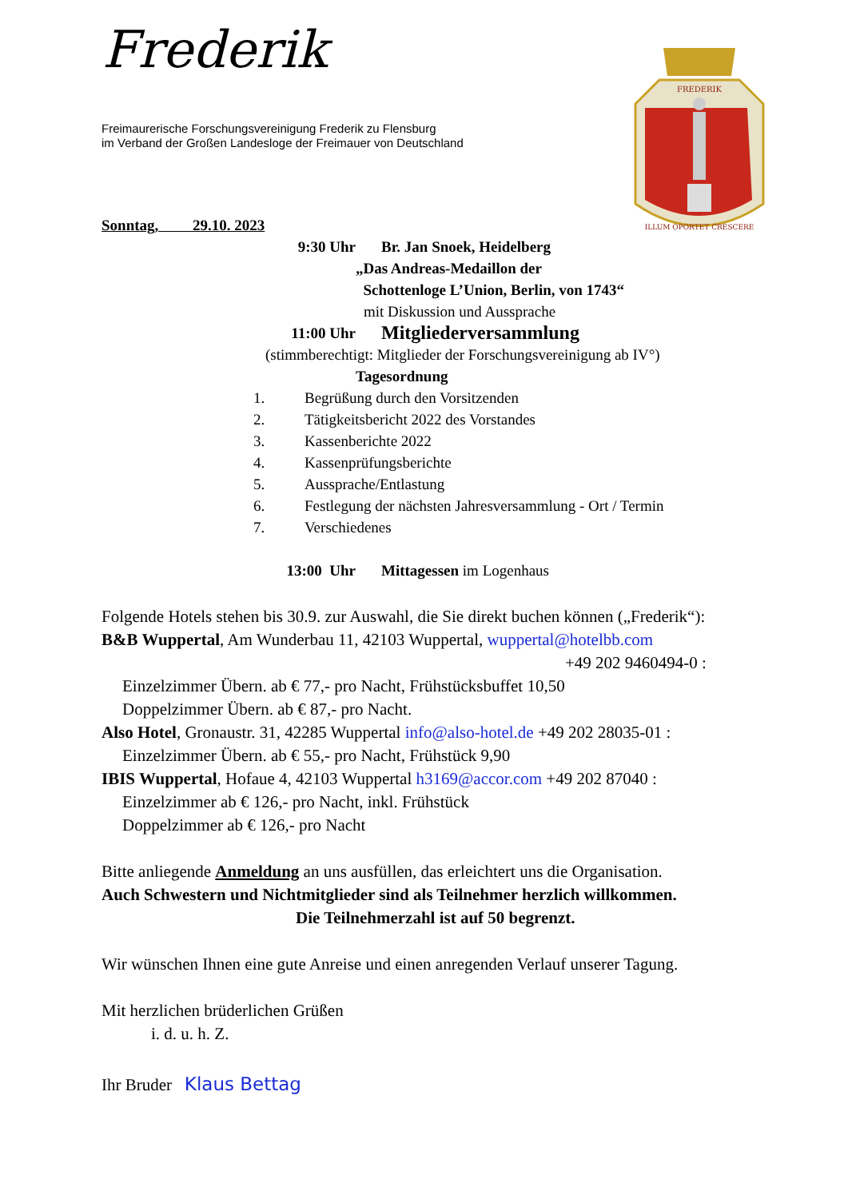Frederik
FREDERIK
ILLUM OPORTET CRESCERE
Freimaurerische Forschungsvereinigung Frederik zu Flensburg
im Verband der Großen Landesloge der Freimauer von Deutschland
Sonntag, 29.10. 2023
9:30 Uhr Br. Jan Snoek, Heidelberg
„Das Andreas-Medaillon der
Schottenloge L’Union, Berlin, von 1743“
mit Diskussion und Aussprache
11:00 Uhr Mitgliederversammlung
(stimmberechtigt: Mitglieder der Forschungsvereinigung ab IV°)
Tagesordnung
1. Begrüßung durch den Vorsitzenden
2. Tätigkeitsbericht 2022 des Vorstandes
3. Kassenberichte 2022
4. Kassenprüfungsberichte
5. Aussprache/Entlastung
6. Festlegung der nächsten Jahresversammlung - Ort / Termin
7. Verschiedenes
13:00 Uhr Mittagessen im Logenhaus
Folgende Hotels stehen bis 30.9. zur Auswahl, die Sie direkt buchen können („Frederik“):
B&B Wuppertal, Am Wunderbau 11, 42103 Wuppertal, wuppertal@hotelbb.com
+49 202 9460494-0 :
Einzelzimmer Übern. ab € 77,- pro Nacht, Frühstücksbuffet 10,50
Doppelzimmer Übern. ab € 87,- pro Nacht.
Also Hotel, Gronaustr. 31, 42285 Wuppertal info@also-hotel.de +49 202 28035-01 :
Einzelzimmer Übern. ab € 55,- pro Nacht, Frühstück 9,90
IBIS Wuppertal, Hofaue 4, 42103 Wuppertal h3169@accor.com +49 202 87040 :
Einzelzimmer ab € 126,- pro Nacht, inkl. Frühstück
Doppelzimmer ab € 126,- pro Nacht
Bitte anliegende Anmeldung an uns ausfüllen, das erleichtert uns die Organisation.
Auch Schwestern und Nichtmitglieder sind als Teilnehmer herzlich willkommen.
Die Teilnehmerzahl ist auf 50 begrenzt.
Wir wünschen Ihnen eine gute Anreise und einen anregenden Verlauf unserer Tagung.
Mit herzlichen brüderlichen Grüßen
i. d. u. h. Z.
Ihr Bruder Klaus Bettag